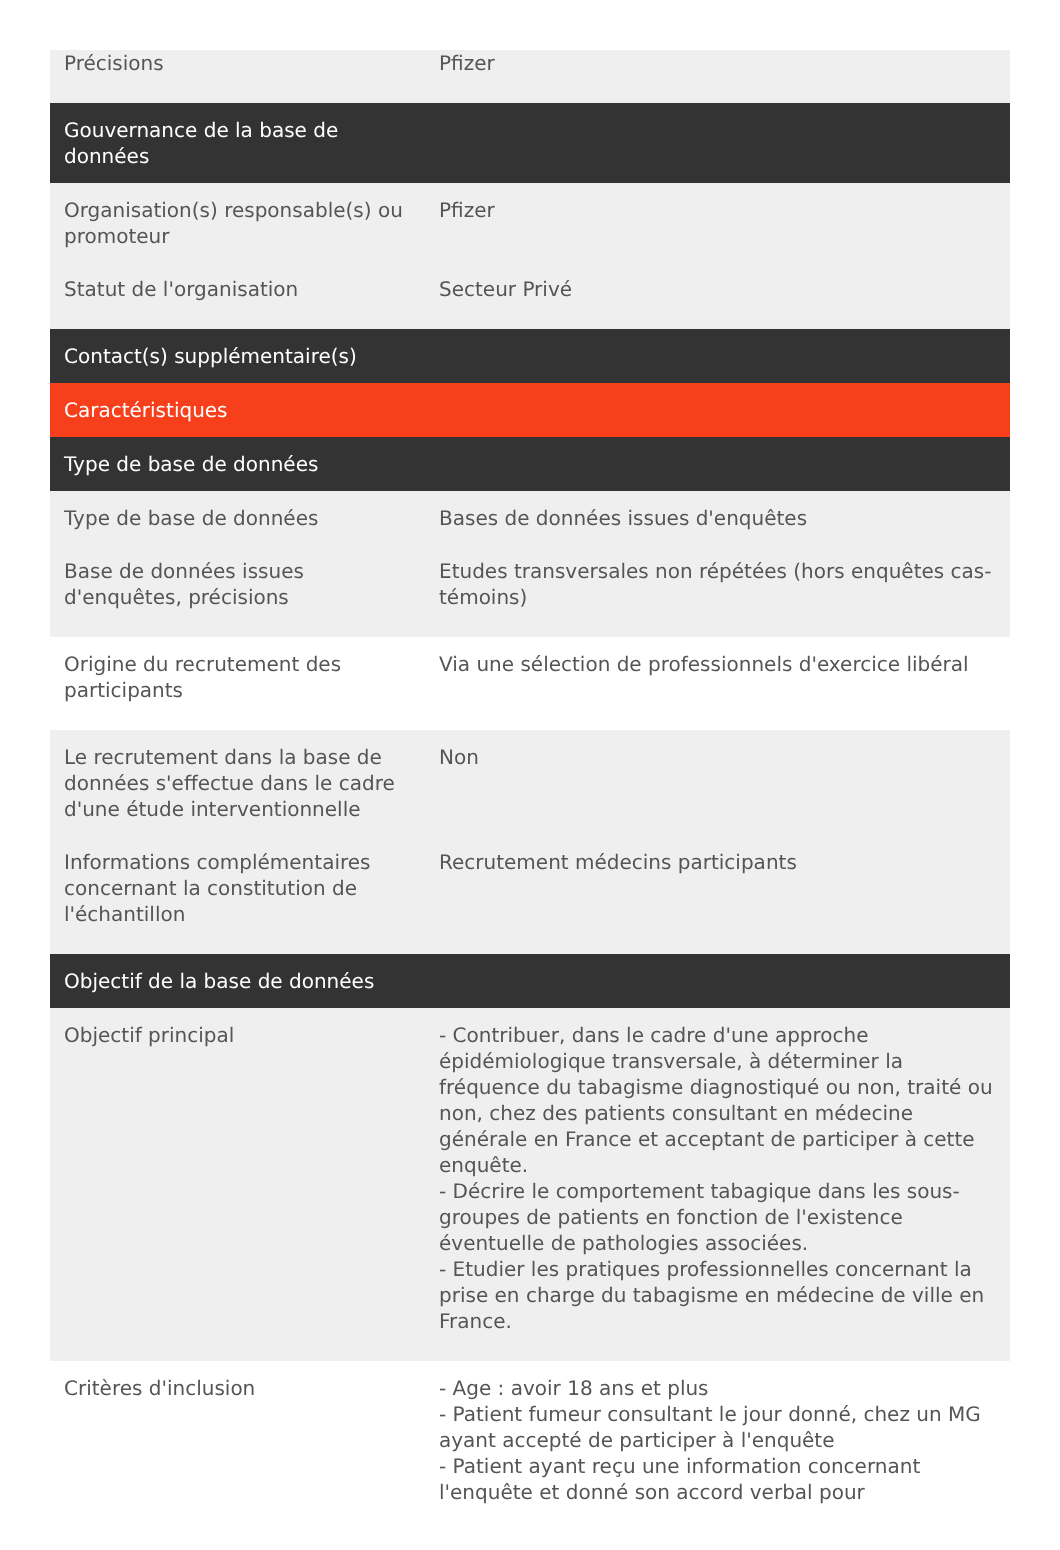| Précisions | Pfizer |
| Gouvernance de la base de données | |
| Organisation(s) responsable(s) ou promoteur | Pfizer |
| Statut de l'organisation | Secteur Privé |
| Contact(s) supplémentaire(s) | |
| Caractéristiques | |
| Type de base de données | |
| Type de base de données | Bases de données issues d'enquêtes |
| Base de données issues d'enquêtes, précisions | Etudes transversales non répétées (hors enquêtes cas-témoins) |
| Origine du recrutement des participants | Via une sélection de professionnels d'exercice libéral |
| Le recrutement dans la base de données s'effectue dans le cadre d'une étude interventionnelle | Non |
| Informations complémentaires concernant la constitution de l'échantillon | Recrutement médecins participants |
| Objectif de la base de données | |
| Objectif principal | - Contribuer, dans le cadre d'une approche épidémiologique transversale, à déterminer la fréquence du tabagisme diagnostiqué ou non, traité ou non, chez des patients consultant en médecine générale en France et acceptant de participer à cette enquête. - Décrire le comportement tabagique dans les sous-groupes de patients en fonction de l'existence éventuelle de pathologies associées. - Etudier les pratiques professionnelles concernant la prise en charge du tabagisme en médecine de ville en France. |
| Critères d'inclusion | - Age : avoir 18 ans et plus - Patient fumeur consultant le jour donné, chez un MG ayant accepté de participer à l'enquête - Patient ayant reçu une information concernant l'enquête et donné son accord verbal pour |